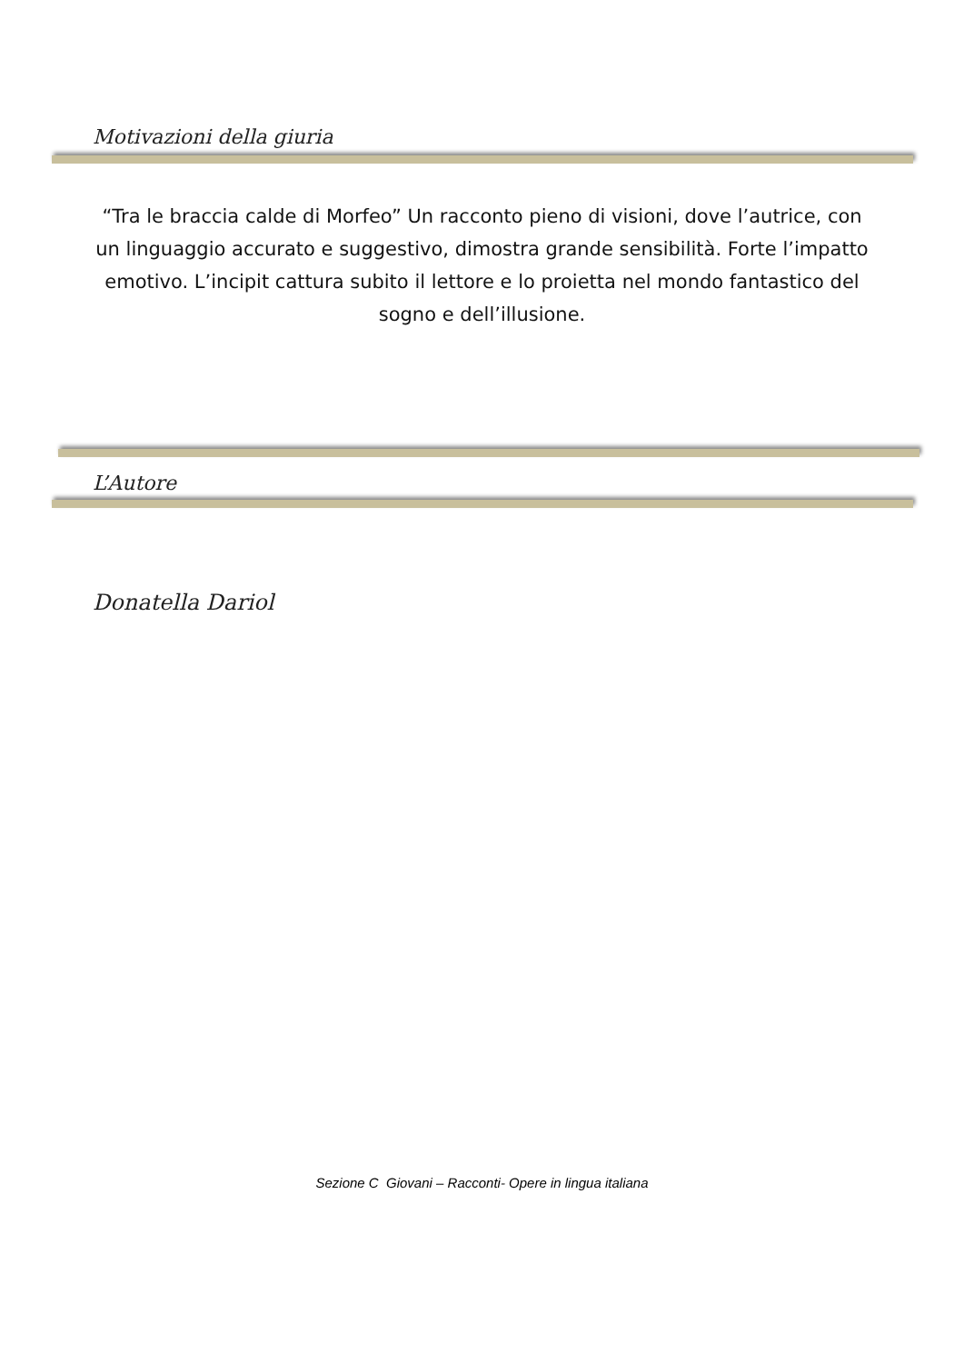Motivazioni della giuria
“Tra le braccia calde di Morfeo” Un racconto pieno di visioni, dove l’autrice, con un linguaggio accurato e suggestivo, dimostra grande sensibilità. Forte l’impatto emotivo. L’incipit cattura subito il lettore e lo proietta nel mondo fantastico del sogno e dell’illusione.
L’Autore
Donatella Dariol
Sezione C Giovani – Racconti- Opere in lingua italiana